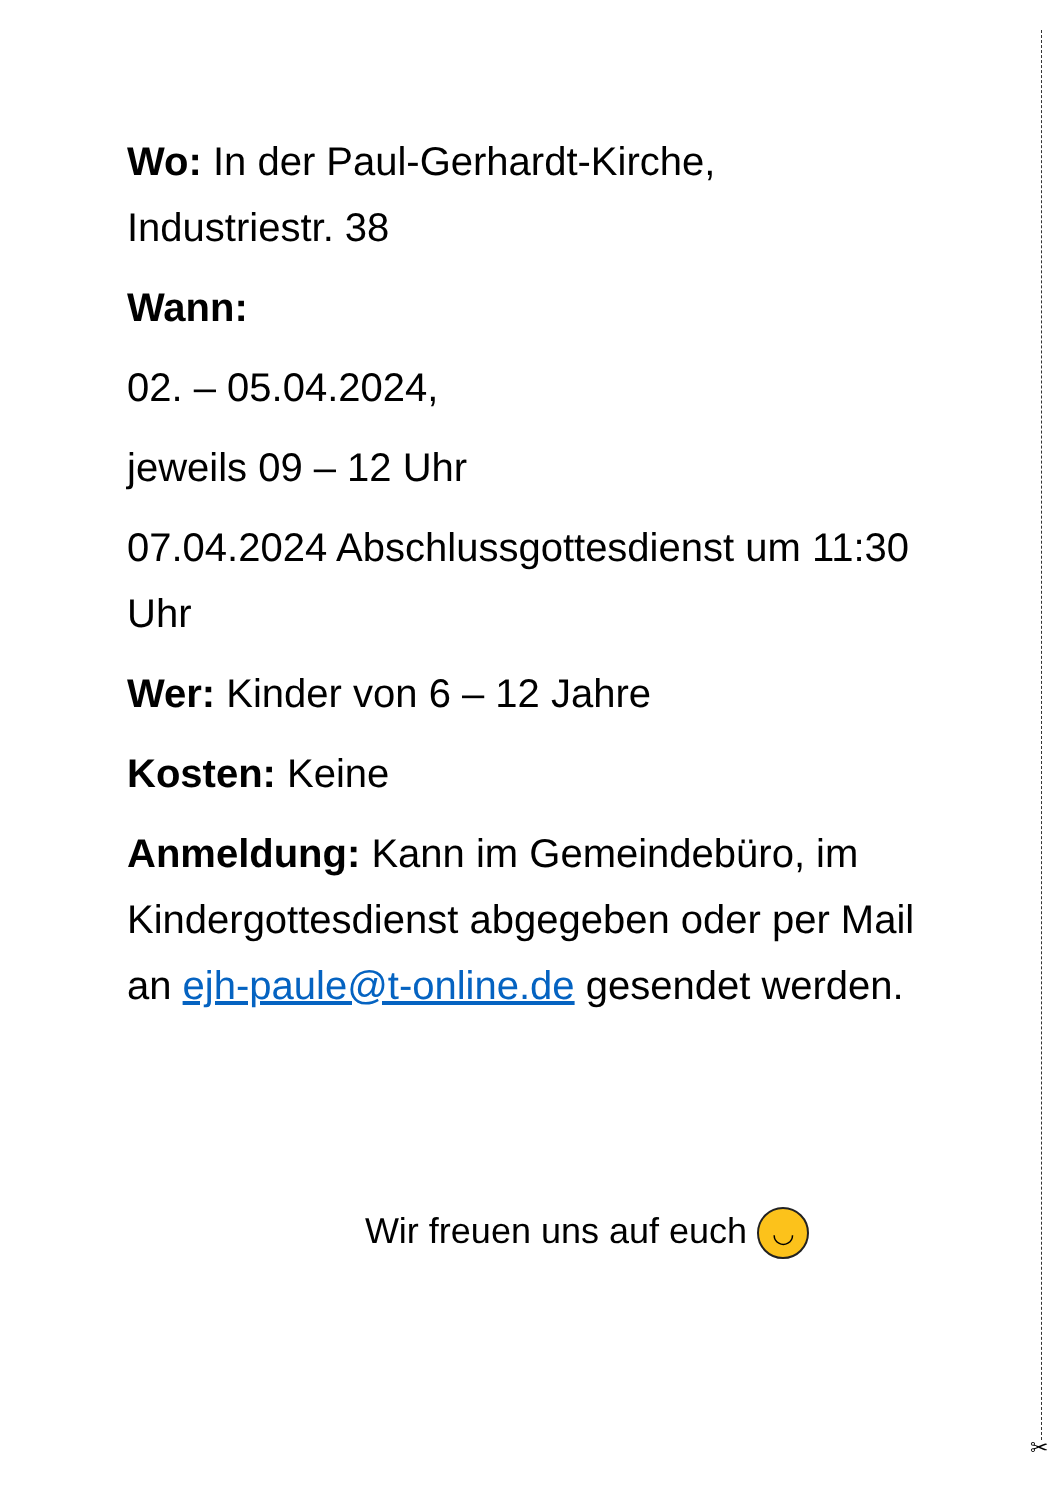✂
Wo: In der Paul-Gerhardt-Kirche, Industriestr. 38
Wann:
02. – 05.04.2024,
jeweils 09 – 12 Uhr
07.04.2024 Abschlussgottesdienst um 11:30 Uhr
Wer: Kinder von 6 – 12 Jahre
Kosten: Keine
Anmeldung: Kann im Gemeindebüro, im Kindergottesdienst abgegeben oder per Mail an ejh-paule@t-online.de gesendet werden.
Wir freuen uns auf euch ◡